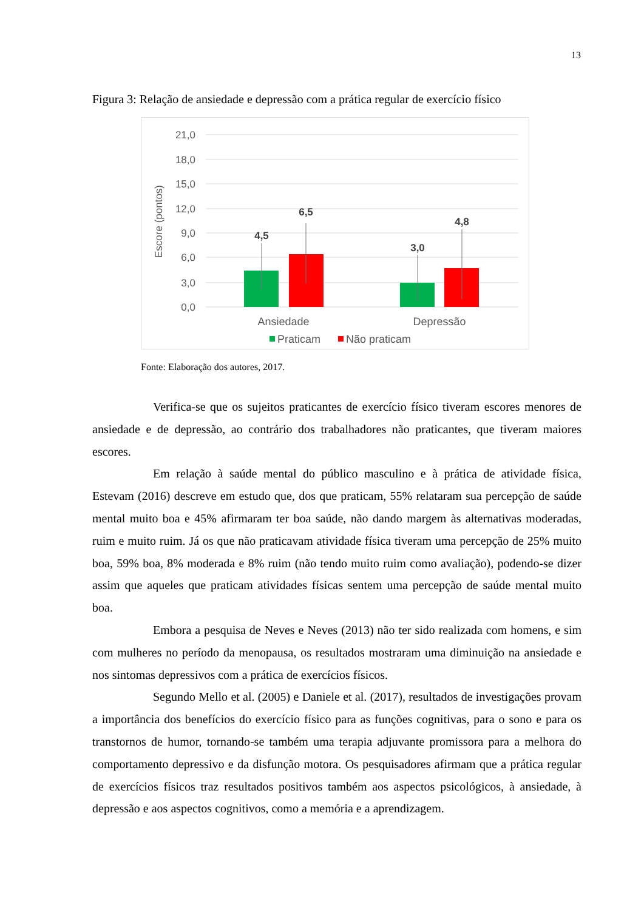13
Figura 3: Relação de ansiedade e depressão com a prática regular de exercício físico
21,0
18,0
15,0
12,0
9,0
6,0
3,0
0,0
Escore (pontos)
4,5
6,5
3,0
4,8
Ansiedade
Depressão
Praticam
Não praticam
Fonte: Elaboração dos autores, 2017.
Verifica-se que os sujeitos praticantes de exercício físico tiveram escores menores de ansiedade e de depressão, ao contrário dos trabalhadores não praticantes, que tiveram maiores escores.
Em relação à saúde mental do público masculino e à prática de atividade física, Estevam (2016) descreve em estudo que, dos que praticam, 55% relataram sua percepção de saúde mental muito boa e 45% afirmaram ter boa saúde, não dando margem às alternativas moderadas, ruim e muito ruim. Já os que não praticavam atividade física tiveram uma percepção de 25% muito boa, 59% boa, 8% moderada e 8% ruim (não tendo muito ruim como avaliação), podendo-se dizer assim que aqueles que praticam atividades físicas sentem uma percepção de saúde mental muito boa.
Embora a pesquisa de Neves e Neves (2013) não ter sido realizada com homens, e sim com mulheres no período da menopausa, os resultados mostraram uma diminuição na ansiedade e nos sintomas depressivos com a prática de exercícios físicos.
Segundo Mello et al. (2005) e Daniele et al. (2017), resultados de investigações provam a importância dos benefícios do exercício físico para as funções cognitivas, para o sono e para os transtornos de humor, tornando-se também uma terapia adjuvante promissora para a melhora do comportamento depressivo e da disfunção motora. Os pesquisadores afirmam que a prática regular de exercícios físicos traz resultados positivos também aos aspectos psicológicos, à ansiedade, à depressão e aos aspectos cognitivos, como a memória e a aprendizagem.